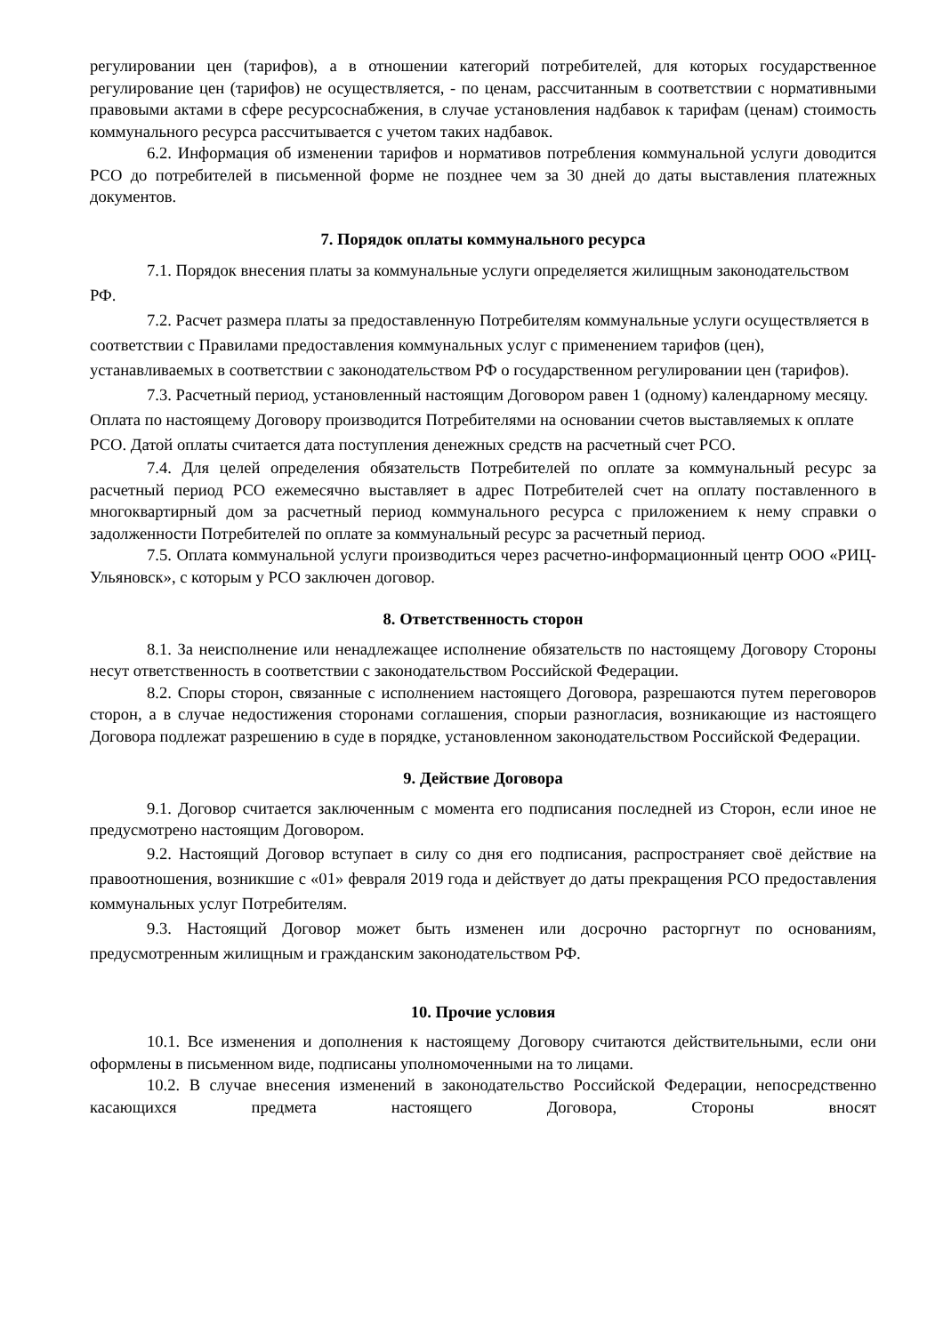регулировании цен (тарифов), а в отношении категорий потребителей, для которых государственное регулирование цен (тарифов) не осуществляется, - по ценам, рассчитанным в соответствии с нормативными правовыми актами в сфере ресурсоснабжения, в случае установления надбавок к тарифам (ценам) стоимость коммунального ресурса рассчитывается с учетом таких надбавок.
6.2. Информация об изменении тарифов и нормативов потребления коммунальной услуги доводится РСО до потребителей в письменной форме не позднее чем за 30 дней до даты выставления платежных документов.
7. Порядок оплаты коммунального ресурса
7.1. Порядок внесения платы за коммунальные услуги определяется жилищным законодательством РФ.
7.2. Расчет размера платы за предоставленную Потребителям коммунальные услуги осуществляется в соответствии с Правилами предоставления коммунальных услуг с применением тарифов (цен), устанавливаемых в соответствии с законодательством РФ о государственном регулировании цен (тарифов).
7.3. Расчетный период, установленный настоящим Договором равен 1 (одному) календарному месяцу. Оплата по настоящему Договору производится Потребителями на основании счетов выставляемых к оплате РСО. Датой оплаты считается дата поступления денежных средств на расчетный счет РСО.
7.4. Для целей определения обязательств Потребителей по оплате за коммунальный ресурс за расчетный период РСО ежемесячно выставляет в адрес Потребителей счет на оплату поставленного в многоквартирный дом за расчетный период коммунального ресурса с приложением к нему справки о задолженности Потребителей по оплате за коммунальный ресурс за расчетный период.
7.5. Оплата коммунальной услуги производиться через расчетно-информационный центр ООО «РИЦ-Ульяновск», с которым у РСО заключен договор.
8. Ответственность сторон
8.1. За неисполнение или ненадлежащее исполнение обязательств по настоящему Договору Стороны несут ответственность в соответствии с законодательством Российской Федерации.
8.2. Споры сторон, связанные с исполнением настоящего Договора, разрешаются путем переговоров сторон, а в случае недостижения сторонами соглашения, спорыи разногласия, возникающие из настоящего Договора подлежат разрешению в суде в порядке, установленном законодательством Российской Федерации.
9. Действие Договора
9.1. Договор считается заключенным с момента его подписания последней из Сторон, если иное не предусмотрено настоящим Договором.
9.2. Настоящий Договор вступает в силу со дня его подписания, распространяет своё действие на правоотношения, возникшие с «01» февраля 2019 года и действует до даты прекращения РСО предоставления коммунальных услуг Потребителям.
9.3. Настоящий Договор может быть изменен или досрочно расторгнут по основаниям, предусмотренным жилищным и гражданским законодательством РФ.
10. Прочие условия
10.1. Все изменения и дополнения к настоящему Договору считаются действительными, если они оформлены в письменном виде, подписаны уполномоченными на то лицами.
10.2. В случае внесения изменений в законодательство Российской Федерации, непосредственно касающихся предмета настоящего Договора, Стороны вносят